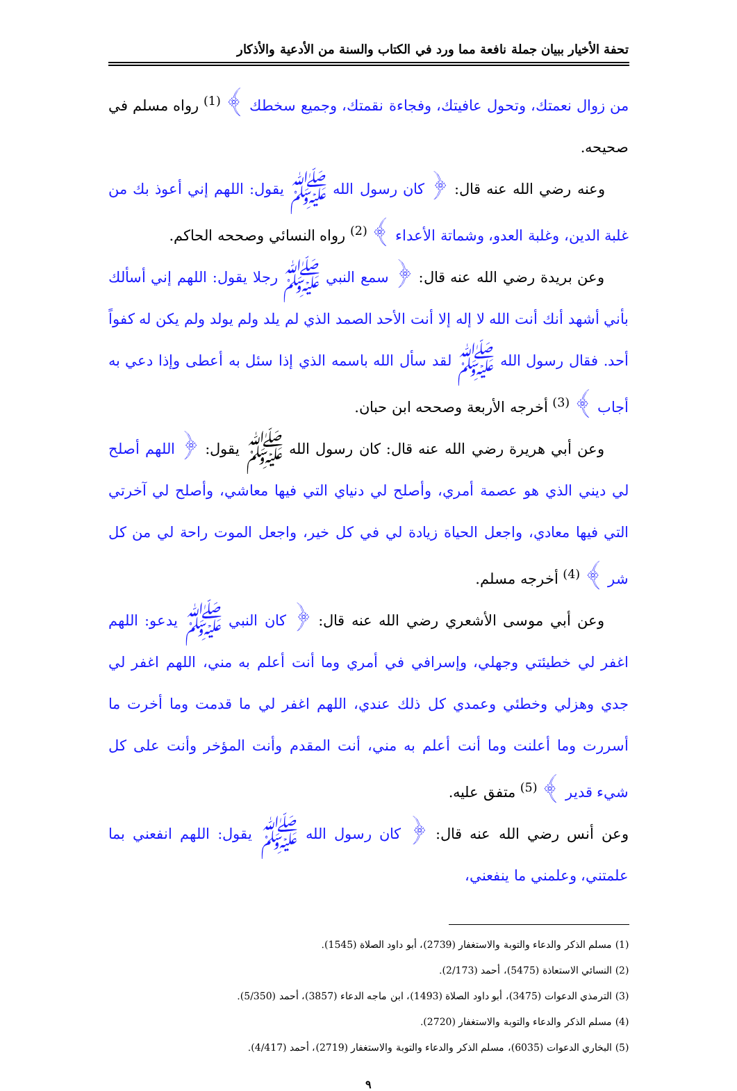تحفة الأخيار ببيان جملة نافعة مما ورد في الكتاب والسنة من الأدعية والأذكار
من زوال نعمتك، وتحول عافيتك، وفجاءة نقمتك، وجميع سخطك ﴾ <sup>(1)</sup> رواه مسلم في صحيحه.
وعنه رضي الله عنه قال: ﴿ كان رسول الله ﷺ يقول: اللهم إني أعوذ بك من غلبة الدين، وغلبة العدو، وشماتة الأعداء ﴾ <sup>(2)</sup> رواه النسائي وصححه الحاكم.
وعن بريدة رضي الله عنه قال: ﴿ سمع النبي ﷺ رجلا يقول: اللهم إني أسألك بأني أشهد أنك أنت الله لا إله إلا أنت الأحد الصمد الذي لم يلد ولم يولد ولم يكن له كفواً أحد. فقال رسول الله ﷺ لقد سأل الله باسمه الذي إذا سئل به أعطى وإذا دعي به أجاب ﴾ <sup>(3)</sup> أخرجه الأربعة وصححه ابن حبان.
وعن أبي هريرة رضي الله عنه قال: كان رسول الله ﷺ يقول: ﴿ اللهم أصلح لي ديني الذي هو عصمة أمري، وأصلح لي دنياي التي فيها معاشي، وأصلح لي آخرتي التي فيها معادي، واجعل الحياة زيادة لي في كل خير، واجعل الموت راحة لي من كل شر ﴾ <sup>(4)</sup> أخرجه مسلم.
وعن أبي موسى الأشعري رضي الله عنه قال: ﴿ كان النبي ﷺ يدعو: اللهم اغفر لي خطيئتي وجهلي، وإسرافي في أمري وما أنت أعلم به مني، اللهم اغفر لي جدي وهزلي وخطئي وعمدي كل ذلك عندي، اللهم اغفر لي ما قدمت وما أخرت ما أسررت وما أعلنت وما أنت أعلم به مني، أنت المقدم وأنت المؤخر وأنت على كل شيء قدير ﴾ <sup>(5)</sup> متفق عليه.
وعن أنس رضي الله عنه قال: ﴿ كان رسول الله ﷺ يقول: اللهم انفعني بما علمتني، وعلمني ما ينفعني،
(1) مسلم الذكر والدعاء والتوبة والاستغفار (2739)، أبو داود الصلاة (1545).
(2) النسائي الاستعاذة (5475)، أحمد (2/173).
(3) الترمذي الدعوات (3475)، أبو داود الصلاة (1493)، ابن ماجه الدعاء (3857)، أحمد (5/350).
(4) مسلم الذكر والدعاء والتوبة والاستغفار (2720).
(5) البخاري الدعوات (6035)، مسلم الذكر والدعاء والتوبة والاستغفار (2719)، أحمد (4/417).
٩